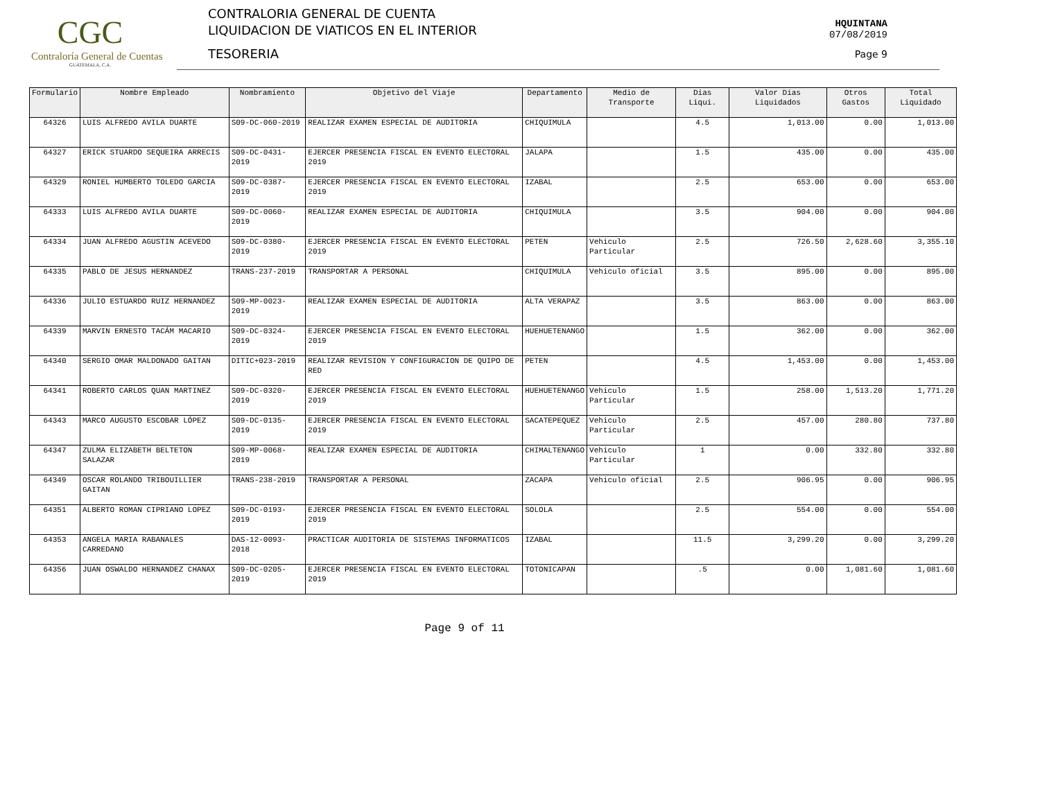CGC
Contraloría General de Cuentas
GUATEMALA, C.A.
CONTRALORIA GENERAL DE CUENTA
LIQUIDACION DE VIATICOS EN EL INTERIOR
TESORERIA
HQUINTANA
07/08/2019
Page 9
| Formulario | Nombre Empleado | Nombramiento | Objetivo del Viaje | Departamento | Medio de Transporte | Dias Liqui. | Valor Dias Liquidados | Otros Gastos | Total Liquidado |
| --- | --- | --- | --- | --- | --- | --- | --- | --- | --- |
| 64326 | LUIS ALFREDO AVILA DUARTE | S09-DC-060-2019 | REALIZAR EXAMEN ESPECIAL DE AUDITORIA | CHIQUIMULA | | 4.5 | 1,013.00 | 0.00 | 1,013.00 |
| 64327 | ERICK STUARDO SEQUEIRA ARRECIS | S09-DC-0431-2019 | EJERCER PRESENCIA FISCAL EN EVENTO ELECTORAL 2019 | JALAPA | | 1.5 | 435.00 | 0.00 | 435.00 |
| 64329 | RONIEL HUMBERTO TOLEDO GARCIA | S09-DC-0387-2019 | EJERCER PRESENCIA FISCAL EN EVENTO ELECTORAL 2019 | IZABAL | | 2.5 | 653.00 | 0.00 | 653.00 |
| 64333 | LUIS ALFREDO AVILA DUARTE | S09-DC-0060-2019 | REALIZAR EXAMEN ESPECIAL DE AUDITORIA | CHIQUIMULA | | 3.5 | 904.00 | 0.00 | 904.00 |
| 64334 | JUAN ALFREDO AGUSTIN ACEVEDO | S09-DC-0380-2019 | EJERCER PRESENCIA FISCAL EN EVENTO ELECTORAL 2019 | PETEN | Vehiculo Particular | 2.5 | 726.50 | 2,628.60 | 3,355.10 |
| 64335 | PABLO DE JESUS HERNANDEZ | TRANS-237-2019 | TRANSPORTAR A PERSONAL | CHIQUIMULA | Vehiculo oficial | 3.5 | 895.00 | 0.00 | 895.00 |
| 64336 | JULIO ESTUARDO RUIZ HERNANDEZ | S09-MP-0023-2019 | REALIZAR EXAMEN ESPECIAL DE AUDITORIA | ALTA VERAPAZ | | 3.5 | 863.00 | 0.00 | 863.00 |
| 64339 | MARVIN ERNESTO TACÁM MACARIO | S09-DC-0324-2019 | EJERCER PRESENCIA FISCAL EN EVENTO ELECTORAL 2019 | HUEHUETENANGO | | 1.5 | 362.00 | 0.00 | 362.00 |
| 64340 | SERGIO OMAR MALDONADO GAITAN | DITIC+023-2019 | REALIZAR REVISION Y CONFIGURACION DE QUIPO DE RED | PETEN | | 4.5 | 1,453.00 | 0.00 | 1,453.00 |
| 64341 | ROBERTO CARLOS QUAN MARTINEZ | S09-DC-0320-2019 | EJERCER PRESENCIA FISCAL EN EVENTO ELECTORAL 2019 | HUEHUETENANGO | Vehiculo Particular | 1.5 | 258.00 | 1,513.20 | 1,771.20 |
| 64343 | MARCO AUGUSTO ESCOBAR LÓPEZ | S09-DC-0135-2019 | EJERCER PRESENCIA FISCAL EN EVENTO ELECTORAL 2019 | SACATEPEQUEZ | Vehiculo Particular | 2.5 | 457.00 | 280.80 | 737.80 |
| 64347 | ZULMA ELIZABETH BELTETON SALAZAR | S09-MP-0068-2019 | REALIZAR EXAMEN ESPECIAL DE AUDITORIA | CHIMALTENANGO | Vehiculo Particular | 1 | 0.00 | 332.80 | 332.80 |
| 64349 | OSCAR ROLANDO TRIBOUILLIER GAITAN | TRANS-238-2019 | TRANSPORTAR A PERSONAL | ZACAPA | Vehiculo oficial | 2.5 | 906.95 | 0.00 | 906.95 |
| 64351 | ALBERTO ROMAN CIPRIANO LOPEZ | S09-DC-0193-2019 | EJERCER PRESENCIA FISCAL EN EVENTO ELECTORAL 2019 | SOLOLA | | 2.5 | 554.00 | 0.00 | 554.00 |
| 64353 | ANGELA MARIA RABANALES CARREDANO | DAS-12-0093-2018 | PRACTICAR AUDITORIA DE SISTEMAS INFORMATICOS | IZABAL | | 11.5 | 3,299.20 | 0.00 | 3,299.20 |
| 64356 | JUAN OSWALDO HERNANDEZ CHANAX | S09-DC-0205-2019 | EJERCER PRESENCIA FISCAL EN EVENTO ELECTORAL 2019 | TOTONICAPAN | | .5 | 0.00 | 1,081.60 | 1,081.60 |
Page 9 of 11